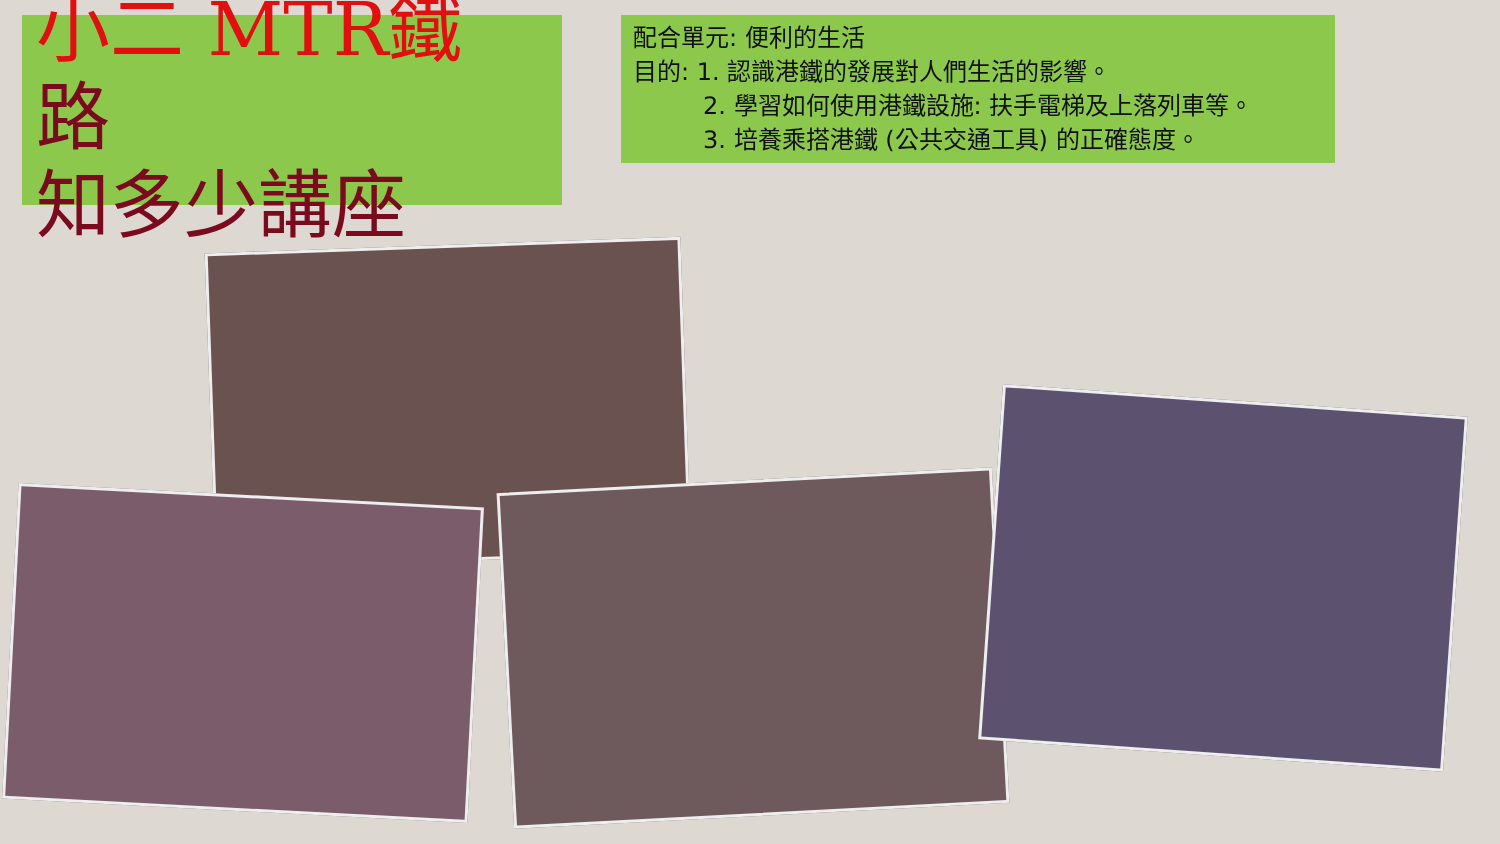小二 MTR鐵
路
知多少講座
配合單元: 便利的生活
目的: 1. 認識港鐵的發展對人們生活的影響。
2. 學習如何使用港鐵設施: 扶手電梯及上落列車等。
3. 培養乘搭港鐵 (公共交通工具) 的正確態度。